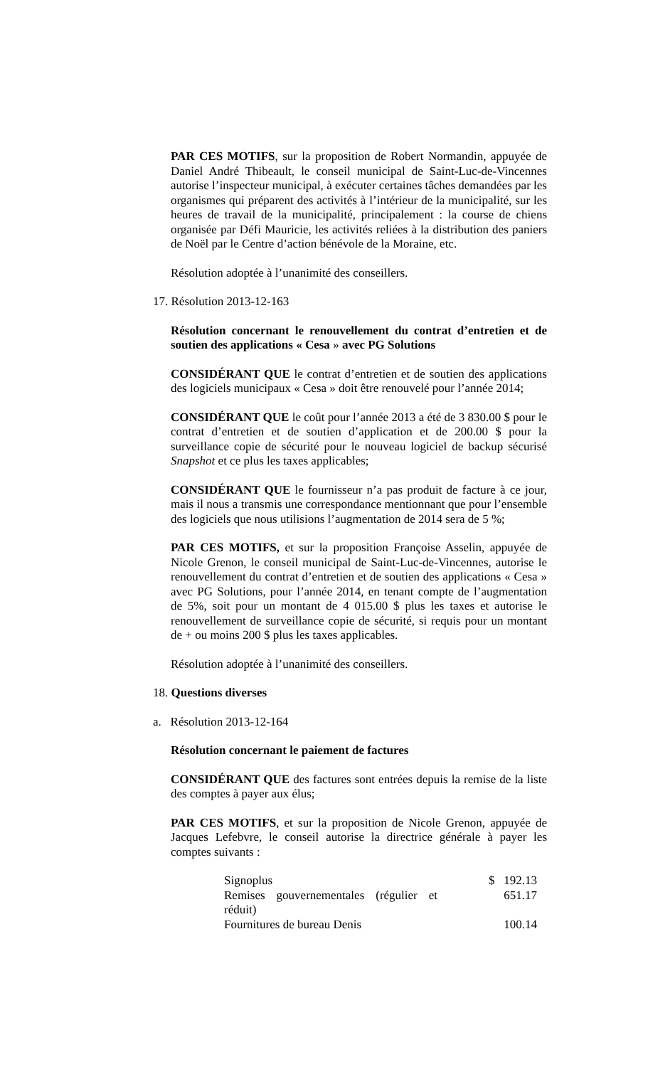PAR CES MOTIFS, sur la proposition de Robert Normandin, appuyée de Daniel André Thibeault, le conseil municipal de Saint-Luc-de-Vincennes autorise l’inspecteur municipal, à exécuter certaines tâches demandées par les organismes qui préparent des activités à l’intérieur de la municipalité, sur les heures de travail de la municipalité, principalement : la course de chiens organisée par Défi Mauricie, les activités reliées à la distribution des paniers de Noël par le Centre d’action bénévole de la Moraine, etc.
Résolution adoptée à l’unanimité des conseillers.
17. Résolution 2013-12-163
Résolution concernant le renouvellement du contrat d’entretien et de soutien des applications « Cesa » avec PG Solutions
CONSIDÉRANT QUE le contrat d’entretien et de soutien des applications des logiciels municipaux « Cesa » doit être renouvelé pour l’année 2014;
CONSIDÉRANT QUE le coût pour l’année 2013 a été de 3 830.00 $ pour le contrat d’entretien et de soutien d’application et de 200.00 $ pour la surveillance copie de sécurité pour le nouveau logiciel de backup sécurisé Snapshot et ce plus les taxes applicables;
CONSIDÉRANT QUE le fournisseur n’a pas produit de facture à ce jour, mais il nous a transmis une correspondance mentionnant que pour l’ensemble des logiciels que nous utilisions l’augmentation de 2014 sera de 5 %;
PAR CES MOTIFS, et sur la proposition Françoise Asselin, appuyée de Nicole Grenon, le conseil municipal de Saint-Luc-de-Vincennes, autorise le renouvellement du contrat d’entretien et de soutien des applications « Cesa » avec PG Solutions, pour l’année 2014, en tenant compte de l’augmentation de 5%, soit pour un montant de 4 015.00 $ plus les taxes et autorise le renouvellement de surveillance copie de sécurité, si requis pour un montant de + ou moins 200 $ plus les taxes applicables.
Résolution adoptée à l’unanimité des conseillers.
18. Questions diverses
a. Résolution 2013-12-164
Résolution concernant le paiement de factures
CONSIDÉRANT QUE des factures sont entrées depuis la remise de la liste des comptes à payer aux élus;
PAR CES MOTIFS, et sur la proposition de Nicole Grenon, appuyée de Jacques Lefebvre, le conseil autorise la directrice générale à payer les comptes suivants :
| Signoplus | $ 192.13 |
| Remises gouvernementales (régulier et réduit) | 651.17 |
| Fournitures de bureau Denis | 100.14 |